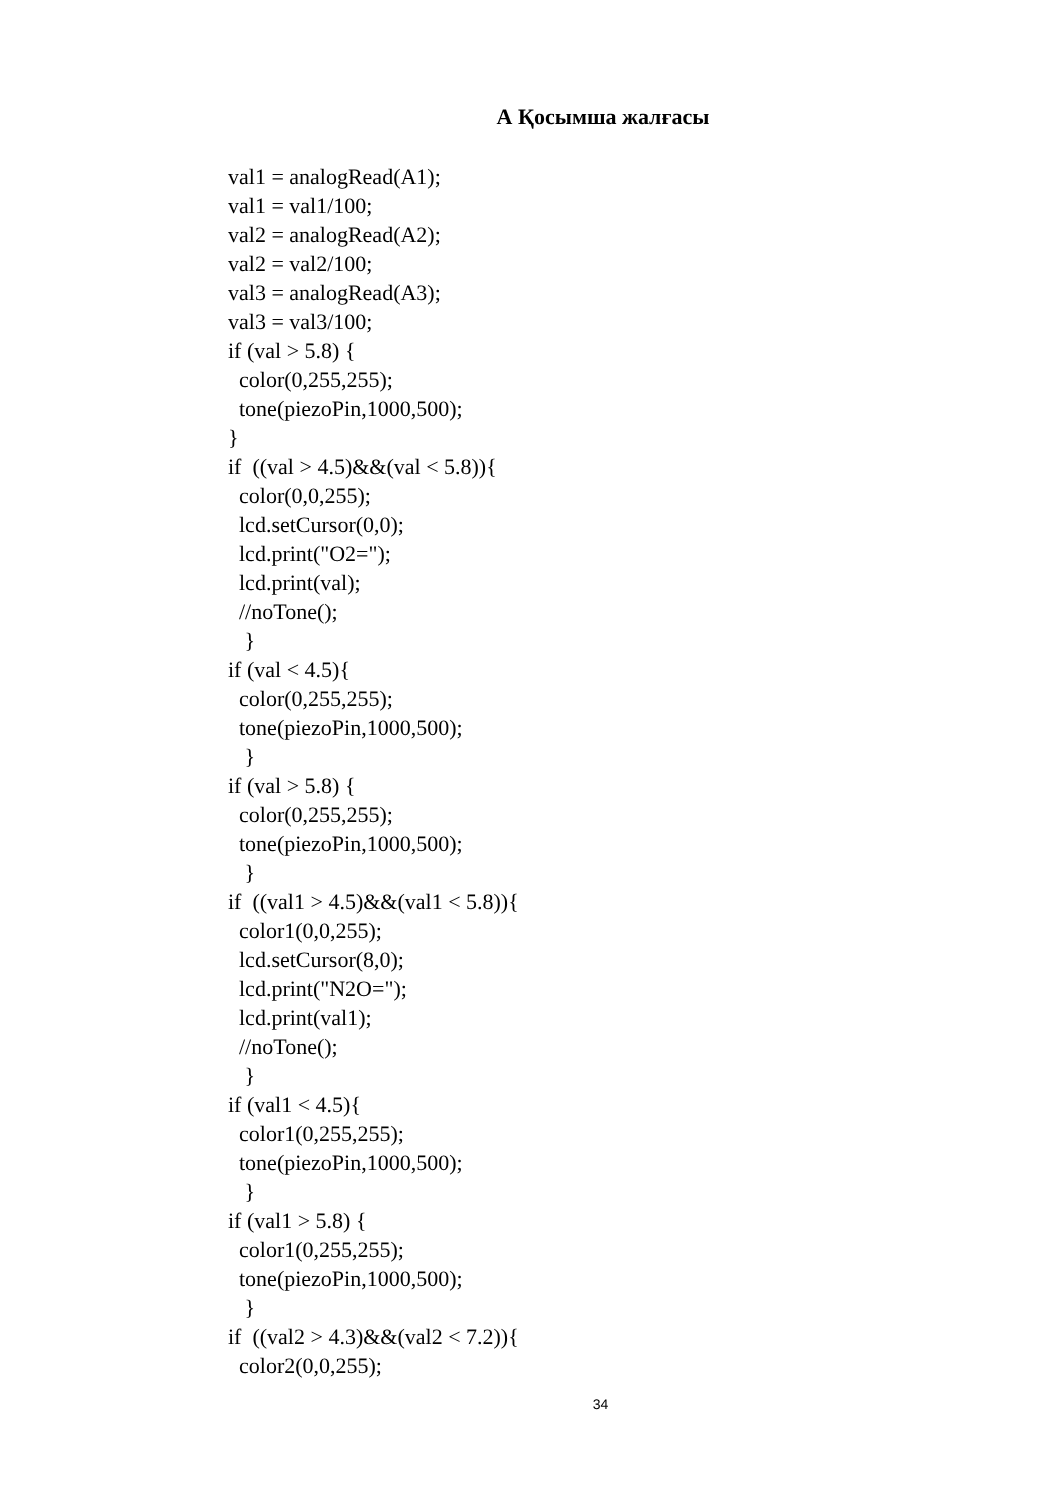А Қосымша жалғасы
val1 = analogRead(A1);
val1 = val1/100;
val2 = analogRead(A2);
val2 = val2/100;
val3 = analogRead(A3);
val3 = val3/100;
if (val > 5.8) {
  color(0,255,255);
  tone(piezoPin,1000,500);
}
if  ((val > 4.5)&&(val < 5.8)){
  color(0,0,255);
  lcd.setCursor(0,0);
  lcd.print("O2=");
  lcd.print(val);
  //noTone();
   }
if (val < 4.5){
  color(0,255,255);
  tone(piezoPin,1000,500);
   }
if (val > 5.8) {
  color(0,255,255);
  tone(piezoPin,1000,500);
   }
if  ((val1 > 4.5)&&(val1 < 5.8)){
  color1(0,0,255);
  lcd.setCursor(8,0);
  lcd.print("N2O=");
  lcd.print(val1);
  //noTone();
   }
if (val1 < 4.5){
  color1(0,255,255);
  tone(piezoPin,1000,500);
   }
if (val1 > 5.8) {
  color1(0,255,255);
  tone(piezoPin,1000,500);
   }
if  ((val2 > 4.3)&&(val2 < 7.2)){
  color2(0,0,255);
34